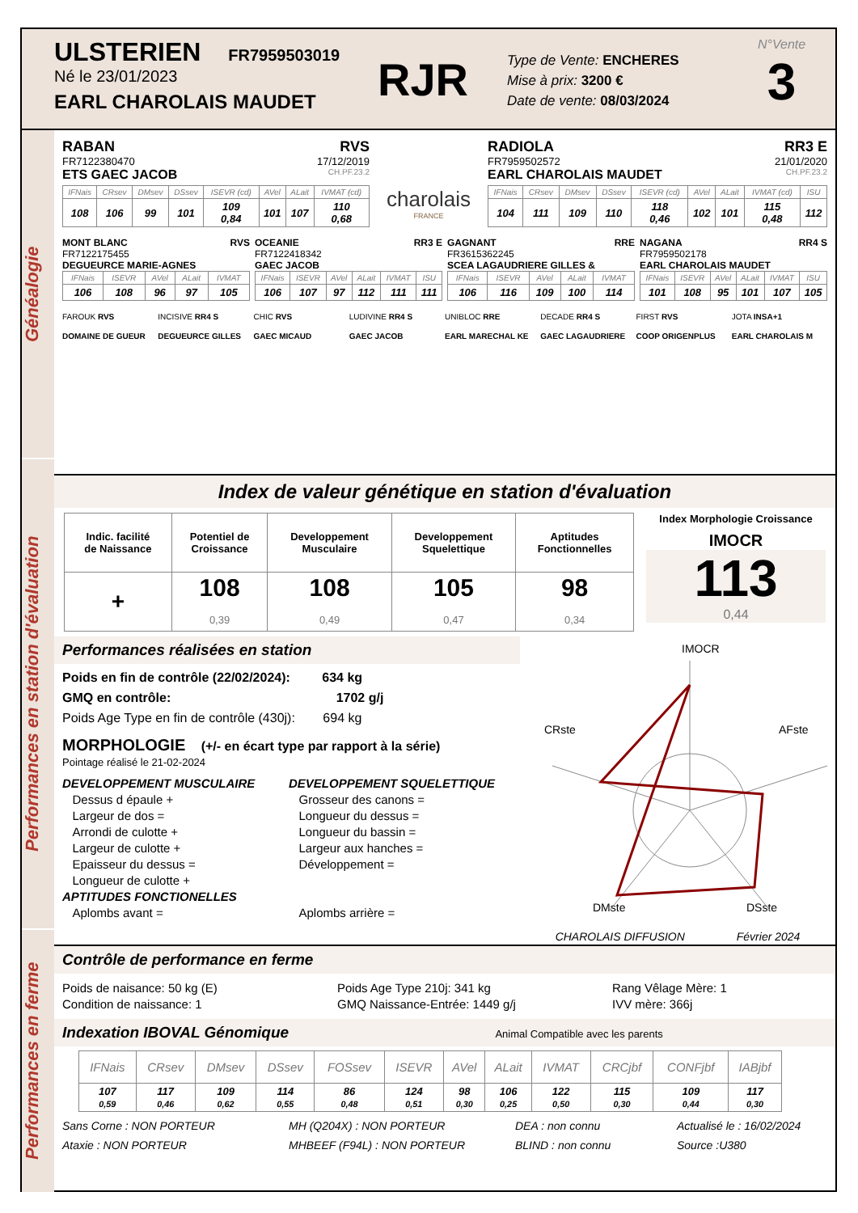ULSTERIEN FR7959503019
Né le 23/01/2023
EARL CHAROLAIS MAUDET
RJR
Type de Vente: ENCHERES
Mise à prix: 3200 €
Date de vente: 08/03/2024
N°Vente
3
Généalogie
RABAN RVS
FR7122380470 17/12/2019
ETS GAEC JACOB CH.PF.23.2
| IFNais | CRsev | DMsev | DSsev | ISEVR (cd) | AVel | ALait | IVMAT (cd) |
| --- | --- | --- | --- | --- | --- | --- | --- |
| 108 | 106 | 99 | 101 | 109 0,84 | 101 | 107 | 110 0,68 |
charolais
FRANCE
RADIOLA RR3 E
FR7959502572 21/01/2020
EARL CHAROLAIS MAUDET CH.PF.23.2
| IFNais | CRsev | DMsev | DSsev | ISEVR (cd) | AVel | ALait | IVMAT (cd) | ISU |
| --- | --- | --- | --- | --- | --- | --- | --- | --- |
| 104 | 111 | 109 | 110 | 118 0,46 | 102 | 101 | 115 0,48 | 112 |
MONT BLANC RVS
FR7122175455
DEGUEURCE MARIE-AGNES
| IFNais | ISEVR | AVel | ALait | IVMAT |
| --- | --- | --- | --- | --- |
| 106 | 108 | 96 | 97 | 105 |
OCEANIE RR3 E
FR7122418342
GAEC JACOB
| IFNais | ISEVR | AVel | ALait | IVMAT | ISU |
| --- | --- | --- | --- | --- | --- |
| 106 | 107 | 97 | 112 | 111 | 111 |
GAGNANT RRE
FR3615362245
SCEA LAGAUDRIERE GILLES &
| IFNais | ISEVR | AVel | ALait | IVMAT |
| --- | --- | --- | --- | --- |
| 106 | 116 | 109 | 100 | 114 |
NAGANA RR4 S
FR7959502178
EARL CHAROLAIS MAUDET
| IFNais | ISEVR | AVel | ALait | IVMAT | ISU |
| --- | --- | --- | --- | --- | --- |
| 101 | 108 | 95 | 101 | 107 | 105 |
FAROUK RVS
DOMAINE DE GUEUR
INCISIVE RR4 S
DEGUEURCE GILLES
CHIC RVS
GAEC MICAUD
LUDIVINE RR4 S
GAEC JACOB
UNIBLOC RRE
EARL MARECHAL KE
DECADE RR4 S
GAEC LAGAUDRIERE
FIRST RVS
COOP ORIGENPLUS
JOTA INSA+1
EARL CHAROLAIS M
Performances en station d'évaluation
Index de valeur génétique en station d'évaluation
| Indic. facilité de Naissance | Potentiel de Croissance | Developpement Musculaire | Developpement Squelettique | Aptitudes Fonctionnelles |
| + | 108 0,39 | 108 0,49 | 105 0,47 | 98 0,34 |
Index Morphologie Croissance
IMOCR
113
0,44
Performances réalisées en station
Poids en fin de contrôle (22/02/2024): 634 kg
GMQ en contrôle: 1702 g/j
Poids Age Type en fin de contrôle (430j): 694 kg
MORPHOLOGIE (+/- en écart type par rapport à la série)
Pointage réalisé le 21-02-2024
DEVELOPPEMENT MUSCULAIRE
Dessus d épaule +
Largeur de dos =
Arrondi de culotte +
Largeur de culotte +
Epaisseur du dessus =
Longueur de culotte +
APTITUDES FONCTIONELLES
Aplombs avant =
DEVELOPPEMENT SQUELETTIQUE
Grosseur des canons =
Longueur du dessus =
Longueur du bassin =
Largeur aux hanches =
Développement =
Aplombs arrière =
IMOCR
CRste
AFste
DMste
DSste
CHAROLAIS DIFFUSION Février 2024
Performances en ferme
Contrôle de performance en ferme
Poids de naisance: 50 kg (E)
Condition de naissance: 1
Poids Age Type 210j: 341 kg
GMQ Naissance-Entrée: 1449 g/j
Rang Vêlage Mère: 1
IVV mère: 366j
Indexation IBOVAL Génomique Animal Compatible avec les parents
| IFNais | CRsev | DMsev | DSsev | FOSsev | ISEVR | AVel | ALait | IVMAT | CRCjbf | CONFjbf | IABjbf |
| --- | --- | --- | --- | --- | --- | --- | --- | --- | --- | --- | --- |
| 107 0,59 | 117 0,46 | 109 0,62 | 114 0,55 | 86 0,48 | 124 0,51 | 98 0,30 | 106 0,25 | 122 0,50 | 115 0,30 | 109 0,44 | 117 0,30 |
Sans Corne : NON PORTEUR
Ataxie : NON PORTEUR
MH (Q204X) : NON PORTEUR
MHBEEF (F94L) : NON PORTEUR
DEA : non connu
BLIND : non connu
Actualisé le : 16/02/2024
Source :U380